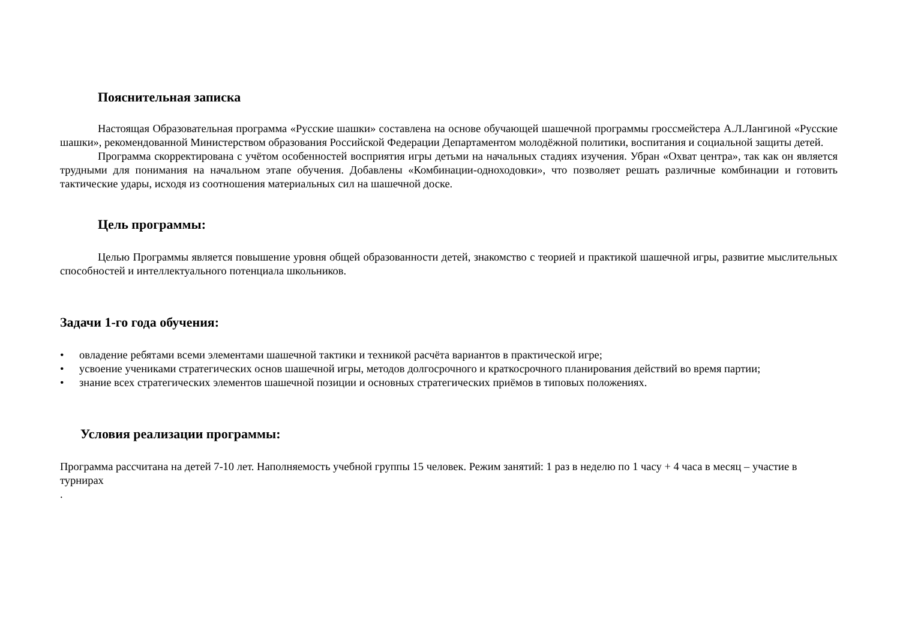Пояснительная записка
Настоящая Образовательная программа «Русские шашки» составлена на основе обучающей шашечной программы гроссмейстера А.Л.Лангиной «Русские шашки», рекомендованной Министерством образования Российской Федерации Департаментом молодёжной политики, воспитания и социальной защиты детей.
Программа скорректирована с учётом особенностей восприятия игры детьми на начальных стадиях изучения. Убран «Охват центра», так как он является трудными для понимания на начальном этапе обучения. Добавлены «Комбинации-одноходовки», что позволяет решать различные комбинации и готовить тактические удары, исходя из соотношения материальных сил на шашечной доске.
Цель программы:
Целью Программы является повышение уровня общей образованности детей, знакомство с теорией и практикой шашечной игры, развитие мыслительных способностей и интеллектуального потенциала школьников.
Задачи 1-го года обучения:
• овладение ребятами всеми элементами шашечной тактики и техникой расчёта вариантов в практической игре;
• усвоение учениками стратегических основ шашечной игры, методов долгосрочного и краткосрочного планирования действий во время партии;
• знание всех стратегических элементов шашечной позиции и основных стратегических приёмов в типовых положениях.
Условия реализации программы:
Программа рассчитана на детей 7-10 лет. Наполняемость учебной группы 15 человек. Режим занятий: 1 раз в неделю по 1 часу + 4 часа в месяц – участие в турнирах
.